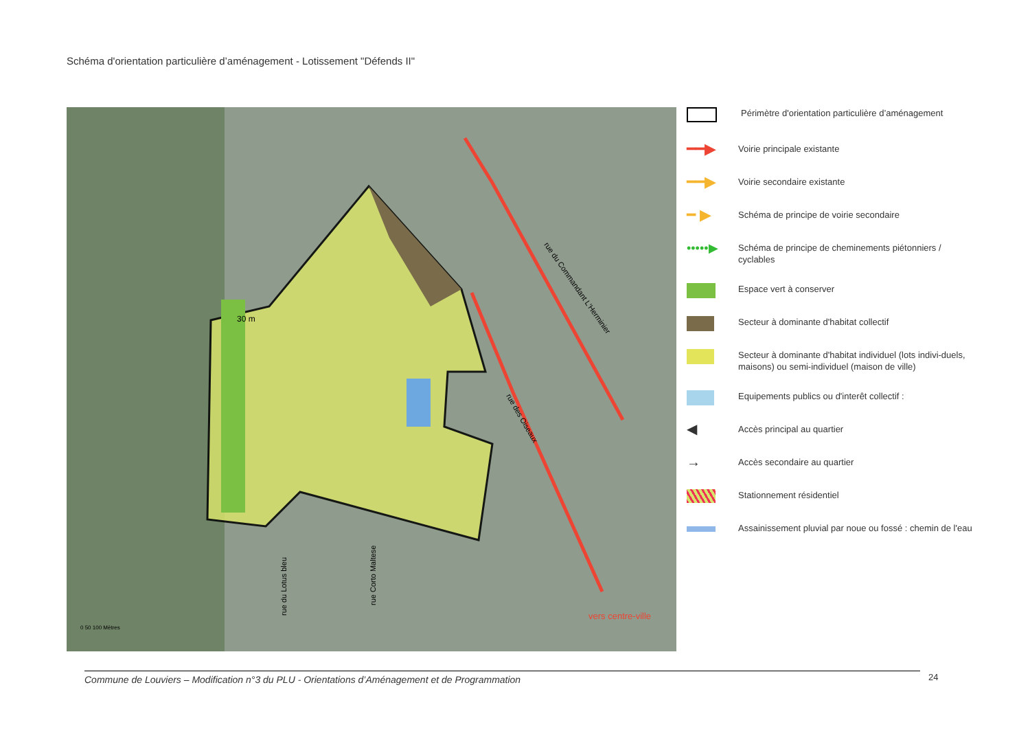Schéma d'orientation particulière d’aménagement - Lotissement "Défends II"
30 m
vers centre-ville
rue du Commandant L'Herminier
rue des Oiseaux
rue du Lotus bleu
rue Corto Maltese
0 50 100 Mètres
Périmètre d'orientation particulière d’aménagement
━━▶
Voirie principale existante
━━▶
Voirie secondaire existante
━ ▶
Schéma de principe de voirie secondaire
•••••▶
Schéma de principe de cheminements piétonniers / cyclables
Espace vert à conserver
Secteur à dominante d'habitat collectif
Secteur à dominante d'habitat individuel (lots indivi-duels, maisons) ou semi-individuel (maison de ville)
Equipements publics ou d'interêt collectif :
◀
Accès principal au quartier
→
Accès secondaire au quartier
Stationnement résidentiel
Assainissement pluvial par noue ou fossé : chemin de l'eau
Commune de Louviers – Modification n°3 du PLU - Orientations d’Aménagement et de Programmation 24